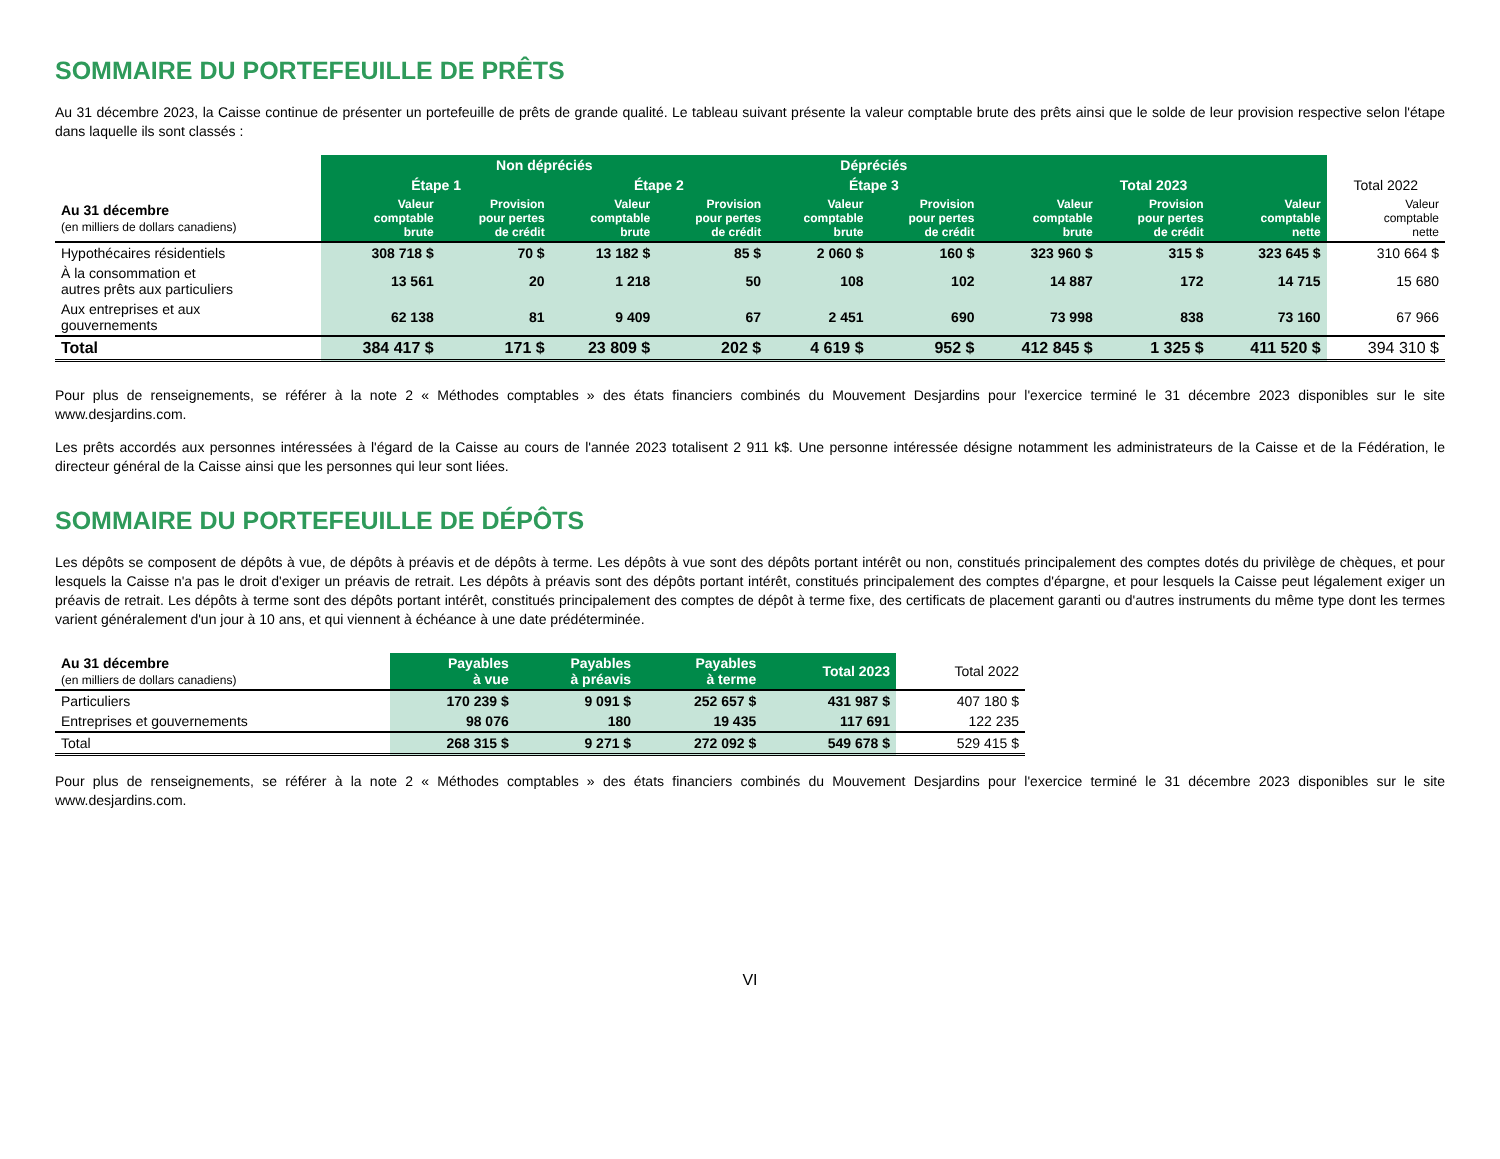SOMMAIRE DU PORTEFEUILLE DE PRÊTS
Au 31 décembre 2023, la Caisse continue de présenter un portefeuille de prêts de grande qualité. Le tableau suivant présente la valeur comptable brute des prêts ainsi que le solde de leur provision respective selon l'étape dans laquelle ils sont classés :
| | Non dépréciés | | | | Dépréciés | | | | | |
| --- | --- | --- | --- | --- | --- | --- | --- | --- | --- | --- |
| | Étape 1 | | Étape 2 | | Étape 3 | | Total 2023 | | | Total 2022 |
| Au 31 décembre (en milliers de dollars canadiens) | Valeur comptable brute | Provision pour pertes de crédit | Valeur comptable brute | Provision pour pertes de crédit | Valeur comptable brute | Provision pour pertes de crédit | Valeur comptable brute | Provision pour pertes de crédit | Valeur comptable nette | Valeur comptable nette |
| Hypothécaires résidentiels | 308 718 $ | 70 $ | 13 182 $ | 85 $ | 2 060 $ | 160 $ | 323 960 $ | 315 $ | 323 645 $ | 310 664 $ |
| À la consommation et autres prêts aux particuliers | 13 561 | 20 | 1 218 | 50 | 108 | 102 | 14 887 | 172 | 14 715 | 15 680 |
| Aux entreprises et aux gouvernements | 62 138 | 81 | 9 409 | 67 | 2 451 | 690 | 73 998 | 838 | 73 160 | 67 966 |
| Total | 384 417 $ | 171 $ | 23 809 $ | 202 $ | 4 619 $ | 952 $ | 412 845 $ | 1 325 $ | 411 520 $ | 394 310 $ |
Pour plus de renseignements, se référer à la note 2 « Méthodes comptables » des états financiers combinés du Mouvement Desjardins pour l'exercice terminé le 31 décembre 2023 disponibles sur le site www.desjardins.com.
Les prêts accordés aux personnes intéressées à l'égard de la Caisse au cours de l'année 2023 totalisent 2 911 k$. Une personne intéressée désigne notamment les administrateurs de la Caisse et de la Fédération, le directeur général de la Caisse ainsi que les personnes qui leur sont liées.
SOMMAIRE DU PORTEFEUILLE DE DÉPÔTS
Les dépôts se composent de dépôts à vue, de dépôts à préavis et de dépôts à terme. Les dépôts à vue sont des dépôts portant intérêt ou non, constitués principalement des comptes dotés du privilège de chèques, et pour lesquels la Caisse n'a pas le droit d'exiger un préavis de retrait. Les dépôts à préavis sont des dépôts portant intérêt, constitués principalement des comptes d'épargne, et pour lesquels la Caisse peut légalement exiger un préavis de retrait. Les dépôts à terme sont des dépôts portant intérêt, constitués principalement des comptes de dépôt à terme fixe, des certificats de placement garanti ou d'autres instruments du même type dont les termes varient généralement d'un jour à 10 ans, et qui viennent à échéance à une date prédéterminée.
| Au 31 décembre (en milliers de dollars canadiens) | Payables à vue | Payables à préavis | Payables à terme | Total 2023 | Total 2022 |
| --- | --- | --- | --- | --- | --- |
| Particuliers | 170 239 $ | 9 091 $ | 252 657 $ | 431 987 $ | 407 180 $ |
| Entreprises et gouvernements | 98 076 | 180 | 19 435 | 117 691 | 122 235 |
| Total | 268 315 $ | 9 271 $ | 272 092 $ | 549 678 $ | 529 415 $ |
Pour plus de renseignements, se référer à la note 2 « Méthodes comptables » des états financiers combinés du Mouvement Desjardins pour l'exercice terminé le 31 décembre 2023 disponibles sur le site www.desjardins.com.
VI